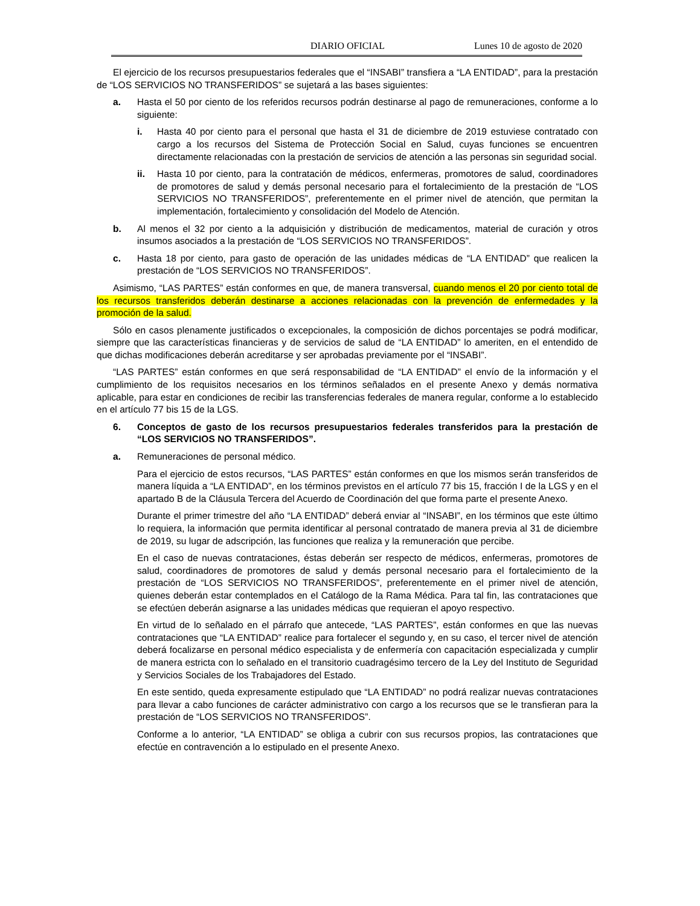DIARIO OFICIAL Lunes 10 de agosto de 2020
El ejercicio de los recursos presupuestarios federales que el “INSABI” transfiera a “LA ENTIDAD”, para la prestación de “LOS SERVICIOS NO TRANSFERIDOS” se sujetará a las bases siguientes:
a. Hasta el 50 por ciento de los referidos recursos podrán destinarse al pago de remuneraciones, conforme a lo siguiente:
i. Hasta 40 por ciento para el personal que hasta el 31 de diciembre de 2019 estuviese contratado con cargo a los recursos del Sistema de Protección Social en Salud, cuyas funciones se encuentren directamente relacionadas con la prestación de servicios de atención a las personas sin seguridad social.
ii. Hasta 10 por ciento, para la contratación de médicos, enfermeras, promotores de salud, coordinadores de promotores de salud y demás personal necesario para el fortalecimiento de la prestación de “LOS SERVICIOS NO TRANSFERIDOS”, preferentemente en el primer nivel de atención, que permitan la implementación, fortalecimiento y consolidación del Modelo de Atención.
b. Al menos el 32 por ciento a la adquisición y distribución de medicamentos, material de curación y otros insumos asociados a la prestación de “LOS SERVICIOS NO TRANSFERIDOS”.
c. Hasta 18 por ciento, para gasto de operación de las unidades médicas de “LA ENTIDAD” que realicen la prestación de “LOS SERVICIOS NO TRANSFERIDOS”.
Asimismo, “LAS PARTES” están conformes en que, de manera transversal, cuando menos el 20 por ciento total de los recursos transferidos deberán destinarse a acciones relacionadas con la prevención de enfermedades y la promoción de la salud.
Sólo en casos plenamente justificados o excepcionales, la composición de dichos porcentajes se podrá modificar, siempre que las características financieras y de servicios de salud de “LA ENTIDAD” lo ameriten, en el entendido de que dichas modificaciones deberán acreditarse y ser aprobadas previamente por el “INSABI”.
“LAS PARTES” están conformes en que será responsabilidad de “LA ENTIDAD” el envío de la información y el cumplimiento de los requisitos necesarios en los términos señalados en el presente Anexo y demás normativa aplicable, para estar en condiciones de recibir las transferencias federales de manera regular, conforme a lo establecido en el artículo 77 bis 15 de la LGS.
6. Conceptos de gasto de los recursos presupuestarios federales transferidos para la prestación de “LOS SERVICIOS NO TRANSFERIDOS”.
a. Remuneraciones de personal médico.
Para el ejercicio de estos recursos, “LAS PARTES” están conformes en que los mismos serán transferidos de manera líquida a “LA ENTIDAD”, en los términos previstos en el artículo 77 bis 15, fracción I de la LGS y en el apartado B de la Cláusula Tercera del Acuerdo de Coordinación del que forma parte el presente Anexo.
Durante el primer trimestre del año “LA ENTIDAD” deberá enviar al “INSABI”, en los términos que este último lo requiera, la información que permita identificar al personal contratado de manera previa al 31 de diciembre de 2019, su lugar de adscripción, las funciones que realiza y la remuneración que percibe.
En el caso de nuevas contrataciones, éstas deberán ser respecto de médicos, enfermeras, promotores de salud, coordinadores de promotores de salud y demás personal necesario para el fortalecimiento de la prestación de “LOS SERVICIOS NO TRANSFERIDOS”, preferentemente en el primer nivel de atención, quienes deberán estar contemplados en el Catálogo de la Rama Médica. Para tal fin, las contrataciones que se efectúen deberán asignarse a las unidades médicas que requieran el apoyo respectivo.
En virtud de lo señalado en el párrafo que antecede, “LAS PARTES”, están conformes en que las nuevas contrataciones que “LA ENTIDAD” realice para fortalecer el segundo y, en su caso, el tercer nivel de atención deberá focalizarse en personal médico especialista y de enfermería con capacitación especializada y cumplir de manera estricta con lo señalado en el transitorio cuadragésimo tercero de la Ley del Instituto de Seguridad y Servicios Sociales de los Trabajadores del Estado.
En este sentido, queda expresamente estipulado que “LA ENTIDAD” no podrá realizar nuevas contrataciones para llevar a cabo funciones de carácter administrativo con cargo a los recursos que se le transfieran para la prestación de “LOS SERVICIOS NO TRANSFERIDOS”.
Conforme a lo anterior, “LA ENTIDAD” se obliga a cubrir con sus recursos propios, las contrataciones que efectúe en contravención a lo estipulado en el presente Anexo.